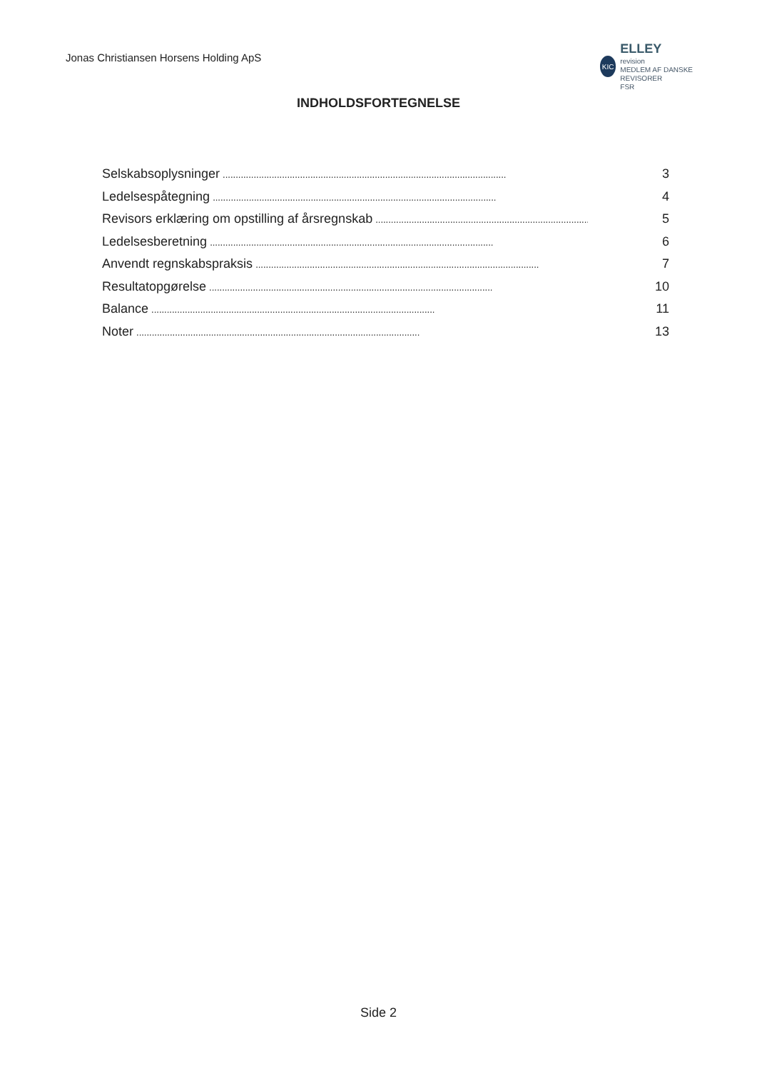Jonas Christiansen Horsens Holding ApS
KIC
ELLEY
revision
MEDLEM AF DANSKE REVISORER
FSR
INDHOLDSFORTEGNELSE
Selskabsoplysninger.............................................................................................................. 3
Ledelsespåtegning.............................................................................................................. 4
Revisors erklæring om opstilling af årsregnskab.............................................................................................................. 5
Ledelsesberetning.............................................................................................................. 6
Anvendt regnskabspraksis.............................................................................................................. 7
Resultatopgørelse.............................................................................................................. 10
Balance.............................................................................................................. 11
Noter.............................................................................................................. 13
Side 2